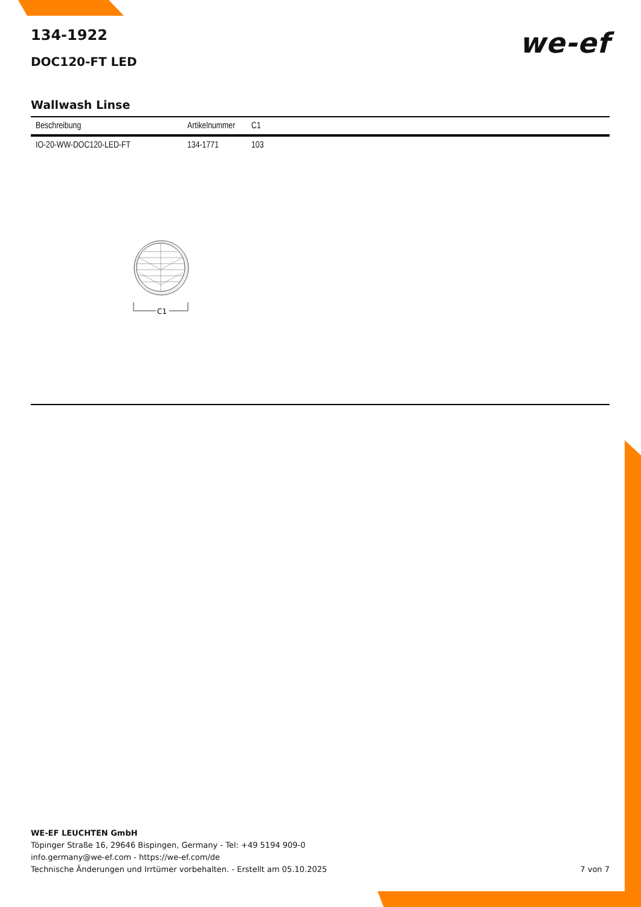we-ef
134-1922
DOC120-FT LED
Wallwash Linse
| Beschreibung | Artikelnummer | C1 |
| --- | --- | --- |
| IO-20-WW-DOC120-LED-FT | 134-1771 | 103 |
C1
WE-EF LEUCHTEN GmbH
Töpinger Straße 16, 29646 Bispingen, Germany - Tel: +49 5194 909-0
info.germany@we-ef.com - https://we-ef.com/de
Technische Änderungen und Irrtümer vorbehalten. - Erstellt am 05.10.2025
7 von 7